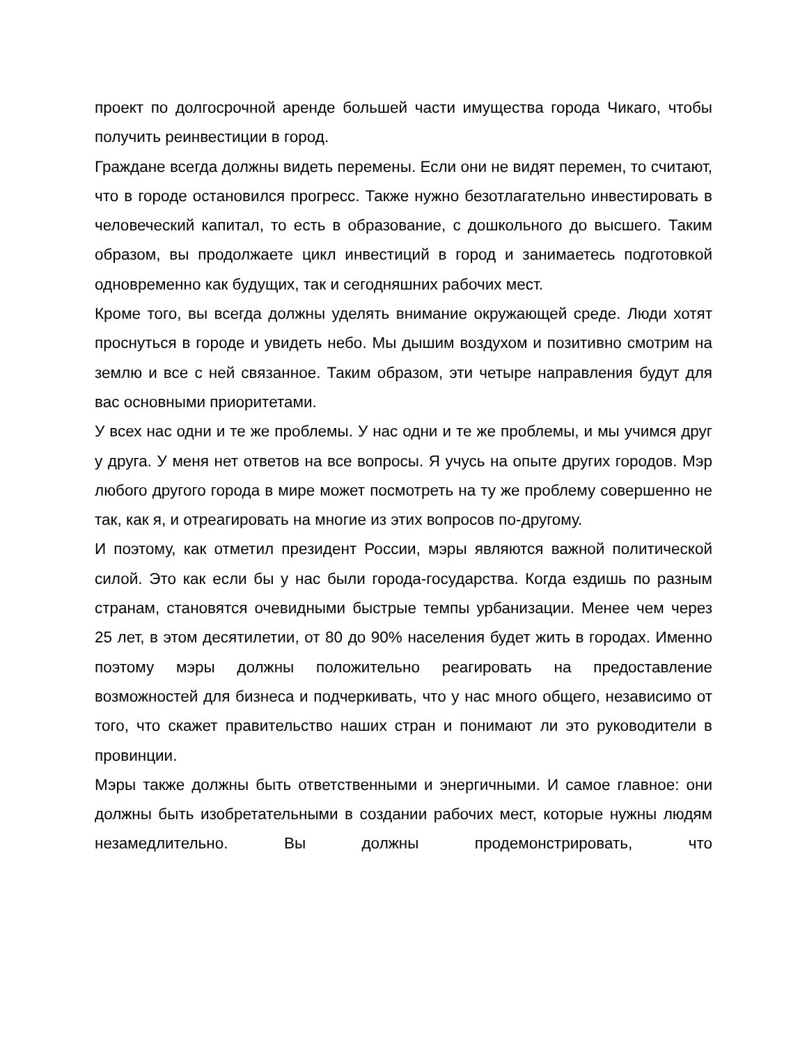проект по долгосрочной аренде большей части имущества города Чикаго, чтобы получить реинвестиции в город.
Граждане всегда должны видеть перемены. Если они не видят перемен, то считают, что в городе остановился прогресс. Также нужно безотлагательно инвестировать в человеческий капитал, то есть в образование, с дошкольного до высшего. Таким образом, вы продолжаете цикл инвестиций в город и занимаетесь подготовкой одновременно как будущих, так и сегодняшних рабочих мест.
Кроме того, вы всегда должны уделять внимание окружающей среде. Люди хотят проснуться в городе и увидеть небо. Мы дышим воздухом и позитивно смотрим на землю и все с ней связанное. Таким образом, эти четыре направления будут для вас основными приоритетами.
У всех нас одни и те же проблемы. У нас одни и те же проблемы, и мы учимся друг у друга. У меня нет ответов на все вопросы. Я учусь на опыте других городов. Мэр любого другого города в мире может посмотреть на ту же проблему совершенно не так, как я, и отреагировать на многие из этих вопросов по-другому.
И поэтому, как отметил президент России, мэры являются важной политической силой. Это как если бы у нас были города-государства. Когда ездишь по разным странам, становятся очевидными быстрые темпы урбанизации. Менее чем через 25 лет, в этом десятилетии, от 80 до 90% населения будет жить в городах. Именно поэтому мэры должны положительно реагировать на предоставление возможностей для бизнеса и подчеркивать, что у нас много общего, независимо от того, что скажет правительство наших стран и понимают ли это руководители в провинции.
Мэры также должны быть ответственными и энергичными. И самое главное: они должны быть изобретательными в создании рабочих мест, которые нужны людям незамедлительно. Вы должны продемонстрировать, что